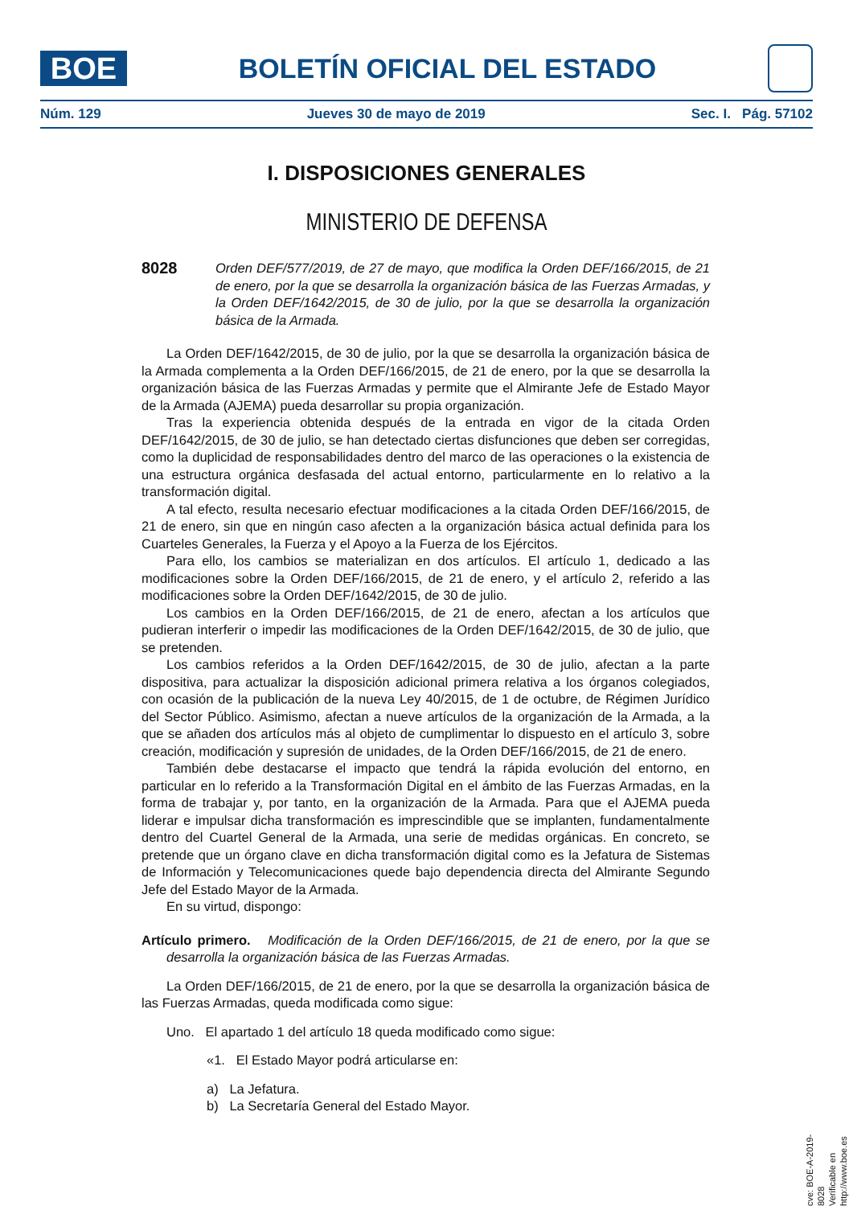BOE
BOLETÍN OFICIAL DEL ESTADO
Núm. 129 Jueves 30 de mayo de 2019 Sec. I. Pág. 57102
I. DISPOSICIONES GENERALES
MINISTERIO DE DEFENSA
8028 Orden DEF/577/2019, de 27 de mayo, que modifica la Orden DEF/166/2015, de 21 de enero, por la que se desarrolla la organización básica de las Fuerzas Armadas, y la Orden DEF/1642/2015, de 30 de julio, por la que se desarrolla la organización básica de la Armada.
La Orden DEF/1642/2015, de 30 de julio, por la que se desarrolla la organización básica de la Armada complementa a la Orden DEF/166/2015, de 21 de enero, por la que se desarrolla la organización básica de las Fuerzas Armadas y permite que el Almirante Jefe de Estado Mayor de la Armada (AJEMA) pueda desarrollar su propia organización.
Tras la experiencia obtenida después de la entrada en vigor de la citada Orden DEF/1642/2015, de 30 de julio, se han detectado ciertas disfunciones que deben ser corregidas, como la duplicidad de responsabilidades dentro del marco de las operaciones o la existencia de una estructura orgánica desfasada del actual entorno, particularmente en lo relativo a la transformación digital.
A tal efecto, resulta necesario efectuar modificaciones a la citada Orden DEF/166/2015, de 21 de enero, sin que en ningún caso afecten a la organización básica actual definida para los Cuarteles Generales, la Fuerza y el Apoyo a la Fuerza de los Ejércitos.
Para ello, los cambios se materializan en dos artículos. El artículo 1, dedicado a las modificaciones sobre la Orden DEF/166/2015, de 21 de enero, y el artículo 2, referido a las modificaciones sobre la Orden DEF/1642/2015, de 30 de julio.
Los cambios en la Orden DEF/166/2015, de 21 de enero, afectan a los artículos que pudieran interferir o impedir las modificaciones de la Orden DEF/1642/2015, de 30 de julio, que se pretenden.
Los cambios referidos a la Orden DEF/1642/2015, de 30 de julio, afectan a la parte dispositiva, para actualizar la disposición adicional primera relativa a los órganos colegiados, con ocasión de la publicación de la nueva Ley 40/2015, de 1 de octubre, de Régimen Jurídico del Sector Público. Asimismo, afectan a nueve artículos de la organización de la Armada, a la que se añaden dos artículos más al objeto de cumplimentar lo dispuesto en el artículo 3, sobre creación, modificación y supresión de unidades, de la Orden DEF/166/2015, de 21 de enero.
También debe destacarse el impacto que tendrá la rápida evolución del entorno, en particular en lo referido a la Transformación Digital en el ámbito de las Fuerzas Armadas, en la forma de trabajar y, por tanto, en la organización de la Armada. Para que el AJEMA pueda liderar e impulsar dicha transformación es imprescindible que se implanten, fundamentalmente dentro del Cuartel General de la Armada, una serie de medidas orgánicas. En concreto, se pretende que un órgano clave en dicha transformación digital como es la Jefatura de Sistemas de Información y Telecomunicaciones quede bajo dependencia directa del Almirante Segundo Jefe del Estado Mayor de la Armada.
En su virtud, dispongo:
Artículo primero. Modificación de la Orden DEF/166/2015, de 21 de enero, por la que se desarrolla la organización básica de las Fuerzas Armadas.
La Orden DEF/166/2015, de 21 de enero, por la que se desarrolla la organización básica de las Fuerzas Armadas, queda modificada como sigue:
Uno. El apartado 1 del artículo 18 queda modificado como sigue:
«1. El Estado Mayor podrá articularse en:
a) La Jefatura.
b) La Secretaría General del Estado Mayor.
cve: BOE-A-2019-8028
Verificable en http://www.boe.es